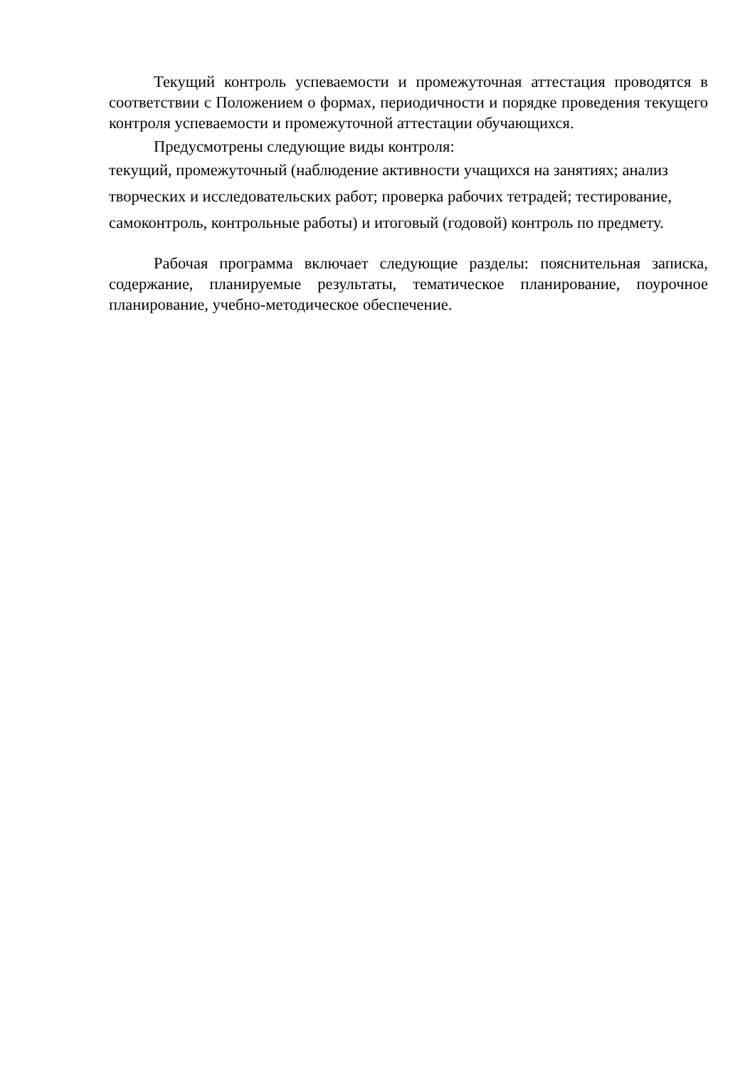Текущий контроль успеваемости и промежуточная аттестация проводятся в соответствии с Положением о формах, периодичности и порядке проведения текущего контроля успеваемости и промежуточной аттестации обучающихся.
Предусмотрены следующие виды контроля:
текущий, промежуточный (наблюдение активности учащихся на занятиях; анализ творческих и исследовательских работ; проверка рабочих тетрадей; тестирование, самоконтроль, контрольные работы) и итоговый (годовой) контроль по предмету.
Рабочая программа включает следующие разделы: пояснительная записка, содержание, планируемые результаты, тематическое планирование, поурочное планирование, учебно-методическое обеспечение.